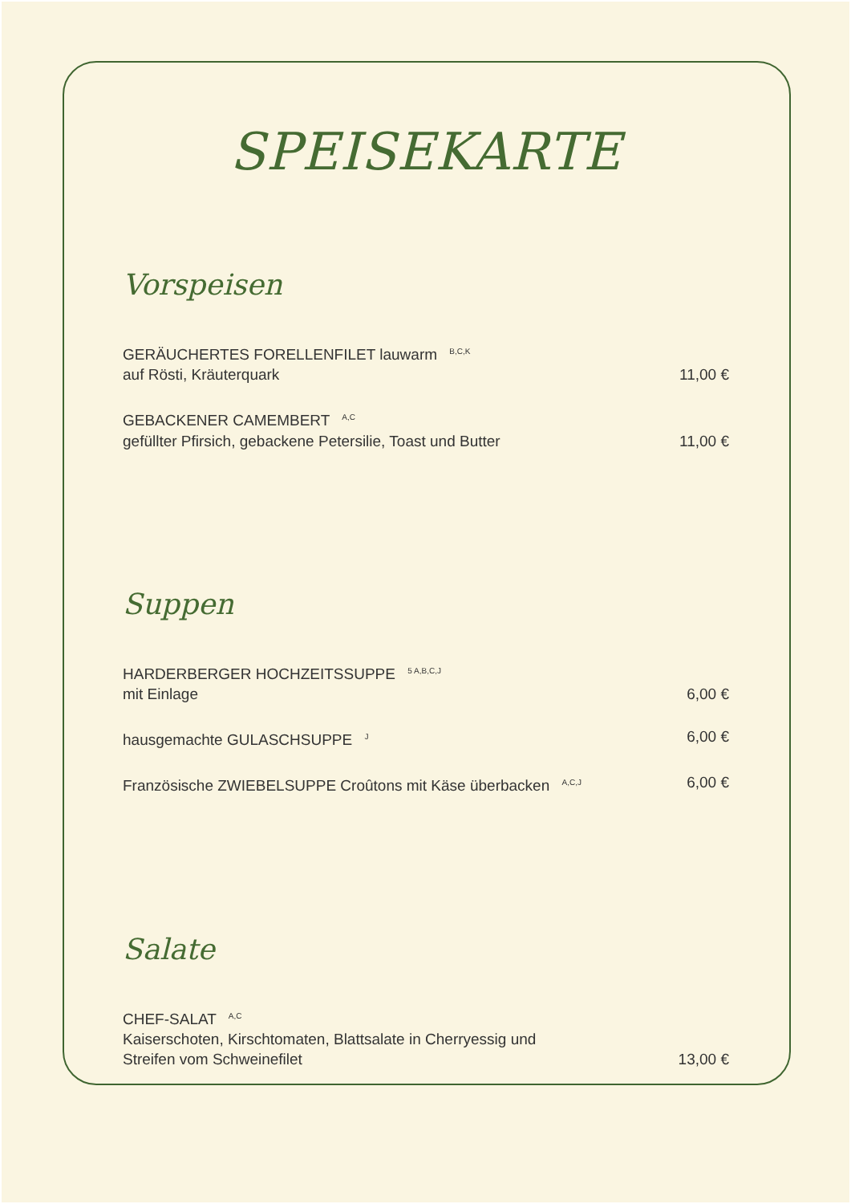SPEISEKARTE
Vorspeisen
GERÄUCHERTES FORELLENFILET lauwarm <sup>B,C,K</sup>
auf Rösti, Kräuterquark 11,00 €
GEBACKENER CAMEMBERT <sup>A,C</sup>
gefüllter Pfirsich, gebackene Petersilie, Toast und Butter 11,00 €
Suppen
HARDERBERGER HOCHZEITSSUPPE <sup>5 A,B,C,J</sup>
mit Einlage 6,00 €
hausgemachte GULASCHSUPPE <sup>J</sup> 6,00 €
Französische ZWIEBELSUPPE Croûtons mit Käse überbacken <sup>A,C,J</sup> 6,00 €
Salate
CHEF-SALAT <sup>A,C</sup>
Kaiserschoten, Kirschtomaten, Blattsalate in Cherryessig und
Streifen vom Schweinefilet 13,00 €